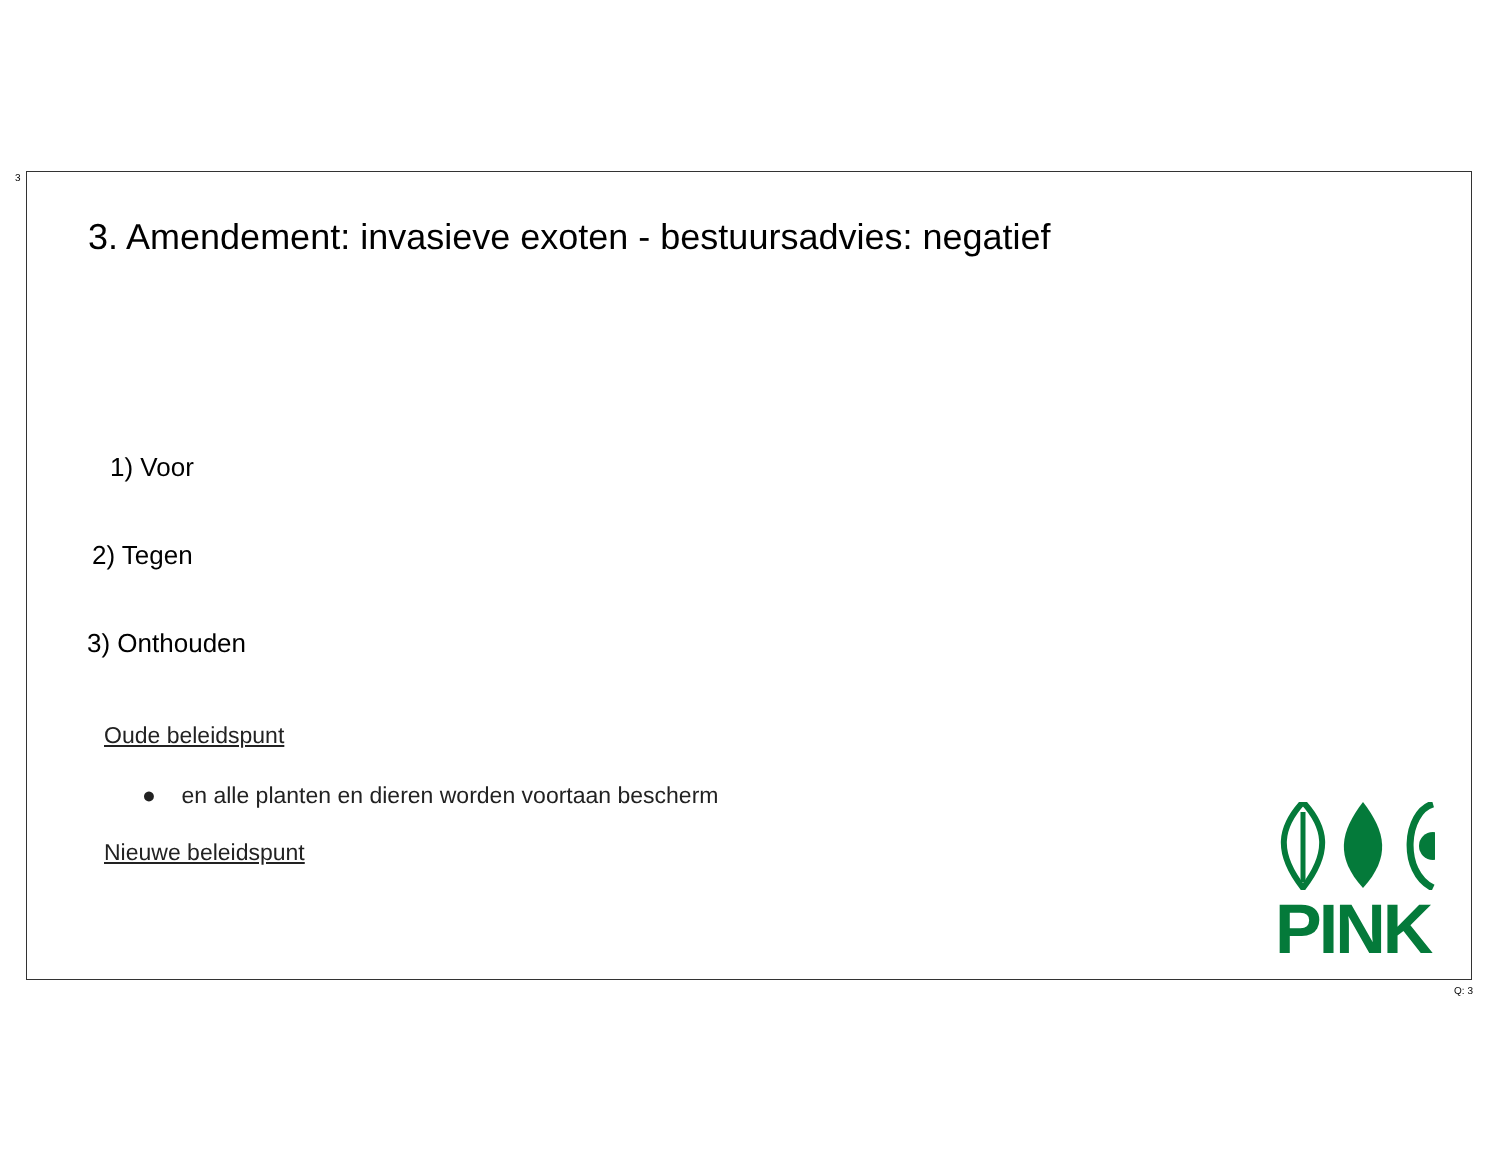3
3. Amendement: invasieve exoten - bestuursadvies: negatief
1) Voor
2) Tegen
3) Onthouden
Oude beleidspunt
● en alle planten en dieren worden voortaan bescherm
Nieuwe beleidspunt
PINK
Q: 3